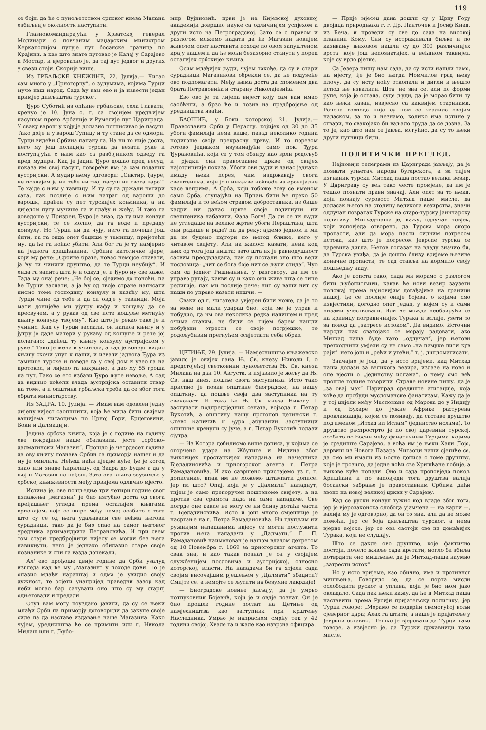119
се боји, да ће с пунољетством српског кнеза Милана озбиљније околности наступити.
Главнокомандирајући у Хрватској генерал Молинари с повчаним маџарским министром Керкаполијом путује пут босанске границе по Крајини, а као што знате путовао је Калај у Сарајево и Мостар, и вјероватно је, да тај пут једног и других у свези стоји. Скорије више.
Из ГРБАЉСКЕ КНЕЖИНЕ, 22. Јулија.— Читао сам много у „Црногорцу“, о зулумима, којима Турци муче наш народ. Сада ћу вам ево и ја навести један примјер дивљаштва турског.
Ђуро Суботић из опћине грбаљске, села Главати, кренуо је 10. Јуна о. г. са својијем уредњијем пасушом преко Арбаније и Румелије пут Цариграда. У сваку варош у коју је долазио потписивао је пасуш. Тако дође и у варош Тупицу и ту стане да се одмори. Турци видећи Србина папану га. На ни то није доста, него му јеш полиција турска да везати руке и поступајући с њим као са разбојником одведу га пред мудира. Кад је јадни Ђуро дошао пред несуд, показа им свој пасуш, говорећи им: ја сам поданик аустријски. А мудир њему одговори: „Сиктир, ђауре, не познајем ја ни тебе ни твој пасуш ни твога цара!“ Те хајде с њим у тавницу. И ту су га држали четири сата, пак послије с њим натраг од вароши до вароши, праћен су пет турскијех коњаника, а на цијелом путу мучише га и глађу и жеђу. И тако га доведоше у Призрен. Ђуро је знао, да ту има конзул аустријски, те се молио, да га воде и предаду конзулу. Но Турци ни да чују, него га почеше још бити, па га онда опет бацише у тамницу, пријетећи му, да ће га ноћас убити. Али бог га је ту намјерио на једнога хришћанина, Србина католичке вјере, који му рече: „Србине брате, ноћас немојсе спавати, ја ћу ти чинити друштво, да те Турци неубију“. И онда га запита шта је и одкуд је, и Ђуро му све каже. Тада му онај рече: „Не бој се, сједимо до поноћи, па ће Турци заспати, а ја ћу од твоје стране написати писмо томе господину конзулу и казаћу му, шта Турци чине од тебе и да си овдје у тавници. Моја мати донијеће ми ујутру кафу и кошуљу да се пресвучем, а у рукав од ове исте кошуље метнућу књигу конзулу твојему“. Као што је рекао тако је и учинио. Кад су Турци заспали, он написа књигу и у јутру је даде матери у рукаву од кошуље и рече јој полагано: „даћеш ту књигу конзулу аустријском у руке.“ Тако је жена и учинила, а кад је конзул видио књигу скочи упут к паши, и извади јаднога Ђура из тамнице турске и поведе га у свој дом и узео га на протокол, и лијепо га нахранио, и дао му 55 гроша па пут. Тако се ето избави Ђуро љуте невоље. А сад да видимо хоћели влада аустријска оставити ствар на томе, а и општина грбаљска треба да се због тога обрати министарству.
Из ЗАДРА, 10. Јулија. — Имам вам одовлен једну лијепу вијест саопштити, која ће мила бити свијема вашијема читаоцима по Црној Гори, Ерцеговини, Боки и Далмацији.
Једина србска књига, која је с године на годину ове покрајине наше обилазила, јесте „србско-далматински Магазин“. Прошло је четрдесет година да ову књигу познава Србин са приморја нашег и да му је омилила. Нећеш наћи иједне куће, ђе је когод знао или знаде ћирилицу, од Задра до Будве а да у њој и Магазин не нађеш. Зато ова књига заузимље у србској књижевности међу првијема одлично мјесто.
Истина је, ове пошљедње три четири године свог излажења „магазин“ је био изгубио доста од свога пређашњег угледа према осталијем књигама српскијем, које се шире међу нама; особито с тога што су се од њега удаљавали све већма његови сурадници, тако да је био спао на самог његовог уредника архимандрита Петрановића. И при свем том стари предбројници нијесу се могли без њега навикнути, него је једнако обилазио старе своје познанике и опи га вазда дочекали.
Ал' ево прођоше двије године да Срби узалуд изгледа кад ће му „Магазин“ у походе доћи. То је опазио млађи нараштај и одма је увидио своју дужност, те осјети унапријед праведни зазор кад неби могао бар сачувати оно што су му старпј одњеговали и предали.
Отуд вам могу поуздано јавити, да су се њеки млађи Срби па приморју договорили да сакупе своје силе па да наставе издавање наше Магазина. Како чујем, уредништва ће се примити или г. Никола Милаш или г. Љубо-
мир Вујиновић: први је на Кијевској духовној академији довршио науке са одличнијем успјехом а други исто на Петроградској. Зато се с правом и разлогом можемо надати да ће Магазин новијем животом опет наставити походе по овом запуштеном крају нашем и да ће моћи безазорно станути у поред осталијех србскијех књига.
Осим млађијех људи, чујем такође, да су и стари сурадници Магазинови обрекли се, да ће подузеће ово подпомагати. Међу њима доста да споменем два брата Петрановића и старину Николајевића.
Ево ово је та лијепа вијест коју сам вам имао саобћити, а брзо ће и позив на предбројење од уредништва изаћи.
БАОШИЋ, у Боки которској 21. Јулија.— Православни Срби у Перасту, којијех од 30 до 35 убоги фамилија нема више, пазад неколико година подигоше своју прекрасну цркву. И то порезом готово једнаком изузимајући само пок. Ђура Ђурановића, који се у том обзиру као врли родољуб и рједки син православне цркве од свијех најотличније показа. Убоги ови људи и данас једнако имаду њеки порез, чим издржавају свога свештеника, који још никакве наknade из еравијалне касе неприма. А Срба, који тобоже зову се именом само Срба, ступајући на Прчањ бити ће преко 50 фамилија и то већом страном добростаника, не бише кадри ни данас цркве своје подигнути ни свештеника набавити. Фала Богу! Да ли се ти људи не угледаше на велике жртве убоги Пераштана, шта они радише и раде? па да реку: ајдемо једном и ми да не будемо пајгори по његод ближе, него у читавом свијету. Али на жалост казати, нема код њих од тога још ништа; зато шта их је равнодушност сасвим преодвладала, пак су постали оно што вели пословица: „нит се бога боје нит се људи стиде“. Чуо сам од једног Ришњанина, у разговору, да им се управо ругају, какви су и како они живе шта се тиче религије, пак ми послије рече: нит су ваши нит су наши по управо казати нишчи. —
Сваки од г. читатеља увјерен бити може, да је то за мене не мали ударац био, који ме је управ и побудио, да им ова неколика редка напишем и пред очима ставим, не били се тијем барем нашли побуђени отрести се своје погрјешке, те родољубивим прегнућем освјетлати себи образ.
ЦЕТИЊЕ, 29. Јулија. — Намјесништво књажевско јавило је овијех дана Њ. Св. кнезу Николи I. о предстојећој светковини пунољетства Њ. Св. кнеза Милана на дан 10. Августа, и изјавило је жељу да Њ. Св. наш кнез, пошље свога заступника. Исто тако приспио је позив општине биоградске, на нашу општину, да пошље своја два заступника на ту свечаност. И тако ће Њ. Св. кнеза Николу I. заступати подпредсједник сената, војвода г. Петар Вукотић, а општину нашу протопоп цетињски г. Стево Капичић и Ђуро Јабучанин. Заступници општине кренули су јуче, а г. Петар Вукотић полази сјутра.
— Из Котора добилисмо више дописа, у којима се огорчено удара на Жбутиге и Милина због њиховијех простачкијех нападања на начелника Бјеладиновића и црногорског агента г. Петра Рамадановића. И ако савршено пристајемо уз г. г. дописнике, ипак им не можемо штампати дописе. Јер па што? Опај, који је у „Далмати“ нападнут, тијем је само препоручен поштеноме свијету, а на против сва срамота пада на саме нападаче. Све погрде оне давле не могу се ни близу дотаћи части г. Бјеладиновића. Исто и још много смјешније је насртање на г. Петра Рамадановића. Ни глупљим ни ружнијим нападањима нијесу се могли послужити против њега нападачи у „Далмати.“ Г. П. Рамадановић наименован је нашом владом декретом од 18 Новембра г. 1869 за црногорског агента. То свак зна, и као такав познат је он у својијем службенијем пословима и аустријској, односно которској, власти. На нападачи би га хтјели сада својим височајшим рјешењем у „Далмати“ збацити? Смијте се, а немојте се љутити на безумне лакрдије!
— Биоградске новине јављају, да је умрьо потпуковник Бојевић, који је и овдје познат. Он је био прошле године послат на Цетиње од намјесништва као заступник при крштењу Наследника. Умрьо је напрасном смрћу тек у 42 години својој. Хвале га и жале као изврсна официра.
— Прије мјесец дана дошли су у Црну Гору двојица природњака г. г. Др. Панточек и Јосиф Кнап, из Беча, и провели су све до сада на високој планини Кому. Они су истраживали биљке и по казивању њиховом нашли су до 300 различнијех врста, које још непознатијех, а већином таквијех, које су врло рјетке.
Са Језера пишу нам сада, да су исти нашли тамо, на мјесту, ђе је био његда Момчилов град њеку плочу, да су исту ноћу откопали и дигли и њешто испод ње извалили. Шта, не зна се, али по форми рупе, која је остала, суде људи, да је морао бити ту као њеки казан, извјесно са каквијем старинама. Речена господа није су нам се хвалила својим наласком, за то и незнамо, колико има истине у ствари, но свакојако би ваљало труда да се дозна. За то је, као што нам се јавља, могућно, да су то њеки други путници били.
ПОЛИТИЧКИ ПРЕГЛЕД.
Најновији телеграми из Цариграда јављају, да је познати угњетач народа бугарскога, а за тијем изгнаник турски Митхад паша постао велики везир. У Цариграду су већ тако честе промјене, да им је тешко познати прави значај. Али опет за то њеки, који познају суровост Митхад паше, мисле, да доласак његов на столицу великога везирства, значи одлучан повратак Турске на старо-турску јаничарску политику. Митхад-паша је, кажу, одлучан човјек, који исповједа отворено, да Турска мора скоро пропасти, али да мора пасти силним потресом истока, као што је потресом Јевропе турска се царевина дигла. Његов долазак на владу значио би, да Турска увиђа, да је дошло близу вријеме њезине коначне пропасти, те сад ставља на кормило своју пошљедњу наду.
Ако је допста тако, онда ми морамо с разлогом бити љубопитљиви, какав ће нови везир заузети положај према најновијим догађајима на граници нашој, ђе се послије оније бојева, о којима смо извјестили, догодио опет једап, у којем су и сами низами учествовали. Или ће можда необзирући се на кривицу пограничнијех Турака и валије, узети то за повод да „затресе истоком“. Да видимо. Источни народи пак свакојако се морају радовати, ако Митхад паша буде тако „одлучан“, јер његови претходници умјели су не само „на памуке пити крв раји“. него још и „рећи и утећи,“ т. ј. дипломатисати.
Значајно је још, да у исто вријеме, кад Митхад паша долази за великога везира, излазе на ново и опе вјести о „јединству ислама“, о чему смо већ прошле године говорили. Стране новине пишу, да је „за овај мах“ Цариград средиште агитације, која хоће да пробуди мусломанске фанатизам. Кажу да је у тој цијели међу Масломанe од Марока до у Индију и од Бухаре до јужне Африке растурена прокламација, којом се позивају, да саставе друштво под именом „Итхад ил Ислам“ (јединство ислама). То друштво распрострто је по свој царевини турској, особито по Босни међу фанатичним Турцима, којима је средиште Сарајево, а вођа им је њеки Хаџи Лојо, дервиш из Новога Пазара. Читаоци наши сјетиће се, да смо ми имали из Босне дописа о томе друштву, које је грозило, да једне ноћи све Хришћане побије, а њихове куће попали. Оно и сада проповједа покољ Хришћана и по заповједи тога друштва валија босански забрањо је православним Србима дићи звоно на новој великој цркви у Сарајеву.
Кад се руски конзул тужио код владе због тога, јер је вјерозаконска слобода ујамчена — на карти —, валија му је одговорио, да он то зна, али да не може помоћи, јер се боја дивљаштва турског, а нема вјерне војске, јер се ова састоји све из домаћијех Турака, који не слушају.
Што се дакле ово друштво, које фактично постоји, почело живље сада кретати, могло би збиља потврдити оно мишљење, да је Митхад-паша наумио „затрести исток“.
Но у исто вријеме, као обично, има и противног мишљења. Говорило се, да се порта мисли ослободити руског а упливa, који је био њом јако овладало. Сада пак њеки кажу, да ће и Митхад паша наставити према Русији пријатељску политику, јер Турци говоре: „Морамо се подврћи свемогућој вољи сјеверног цара; Алах га штити, а наше је пријатеље у Јевропи оставио.“ Тешко је вјеровати да Турци тако говоре, а извјесно је, да Турски државници тако мисле.